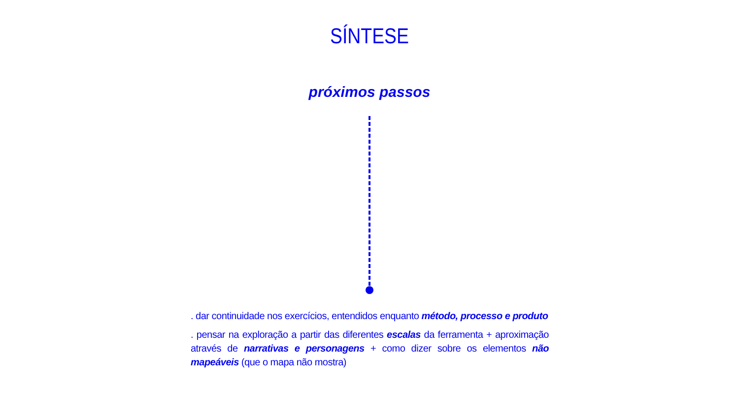SÍNTESE
próximos passos
. dar continuidade nos exercícios, entendidos enquanto método, processo e produto
. pensar na exploração a partir das diferentes escalas da ferramenta + aproximação através de narrativas e personagens + como dizer sobre os elementos não mapeáveis (que o mapa não mostra)